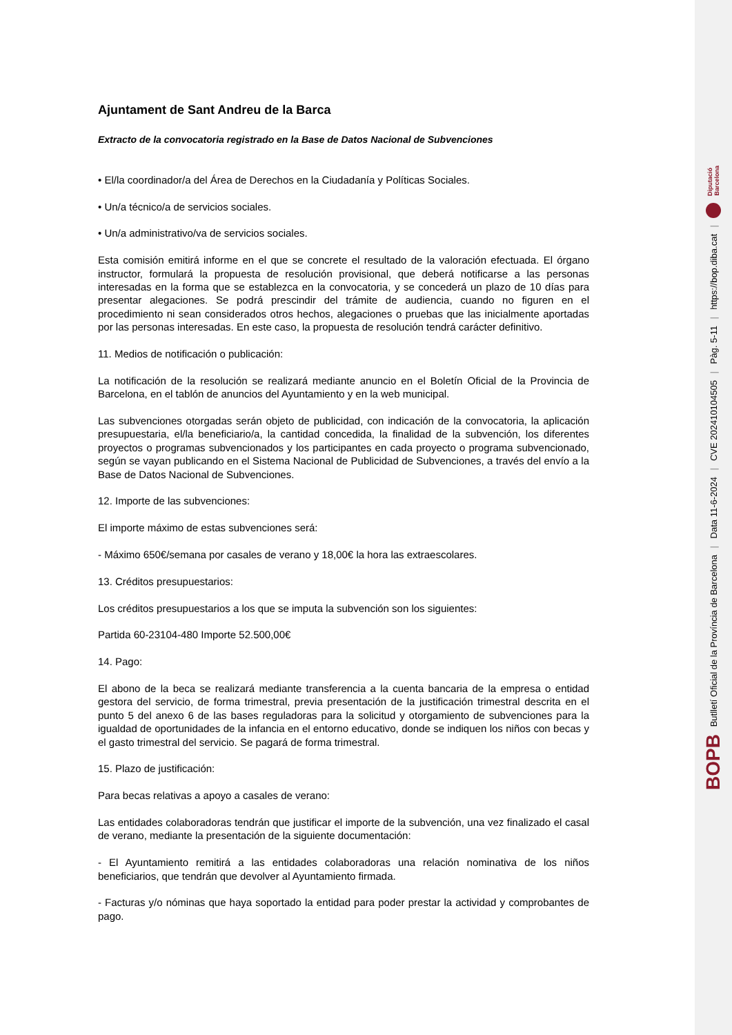Ajuntament de Sant Andreu de la Barca
Extracto de la convocatoria registrado en la Base de Datos Nacional de Subvenciones
• El/la coordinador/a del Área de Derechos en la Ciudadanía y Políticas Sociales.
• Un/a técnico/a de servicios sociales.
• Un/a administrativo/va de servicios sociales.
Esta comisión emitirá informe en el que se concrete el resultado de la valoración efectuada. El órgano instructor, formulará la propuesta de resolución provisional, que deberá notificarse a las personas interesadas en la forma que se establezca en la convocatoria, y se concederá un plazo de 10 días para presentar alegaciones. Se podrá prescindir del trámite de audiencia, cuando no figuren en el procedimiento ni sean considerados otros hechos, alegaciones o pruebas que las inicialmente aportadas por las personas interesadas. En este caso, la propuesta de resolución tendrá carácter definitivo.
11. Medios de notificación o publicación:
La notificación de la resolución se realizará mediante anuncio en el Boletín Oficial de la Provincia de Barcelona, en el tablón de anuncios del Ayuntamiento y en la web municipal.
Las subvenciones otorgadas serán objeto de publicidad, con indicación de la convocatoria, la aplicación presupuestaria, el/la beneficiario/a, la cantidad concedida, la finalidad de la subvención, los diferentes proyectos o programas subvencionados y los participantes en cada proyecto o programa subvencionado, según se vayan publicando en el Sistema Nacional de Publicidad de Subvenciones, a través del envío a la Base de Datos Nacional de Subvenciones.
12. Importe de las subvenciones:
El importe máximo de estas subvenciones será:
- Máximo 650€/semana por casales de verano y 18,00€ la hora las extraescolares.
13. Créditos presupuestarios:
Los créditos presupuestarios a los que se imputa la subvención son los siguientes:
Partida 60-23104-480 Importe 52.500,00€
14. Pago:
El abono de la beca se realizará mediante transferencia a la cuenta bancaria de la empresa o entidad gestora del servicio, de forma trimestral, previa presentación de la justificación trimestral descrita en el punto 5 del anexo 6 de las bases reguladoras para la solicitud y otorgamiento de subvenciones para la igualdad de oportunidades de la infancia en el entorno educativo, donde se indiquen los niños con becas y el gasto trimestral del servicio. Se pagará de forma trimestral.
15. Plazo de justificación:
Para becas relativas a apoyo a casales de verano:
Las entidades colaboradoras tendrán que justificar el importe de la subvención, una vez finalizado el casal de verano, mediante la presentación de la siguiente documentación:
- El Ayuntamiento remitirá a las entidades colaboradoras una relación nominativa de los niños beneficiarios, que tendrán que devolver al Ayuntamiento firmada.
- Facturas y/o nóminas que haya soportado la entidad para poder prestar la actividad y comprobantes de pago.
BOPB Butlletí Oficial de la Província de Barcelona | Data 11-6-2024 | CVE 202410104505 | Pàg. 5-11 | https://bop.diba.cat | Diputació
Barcelona